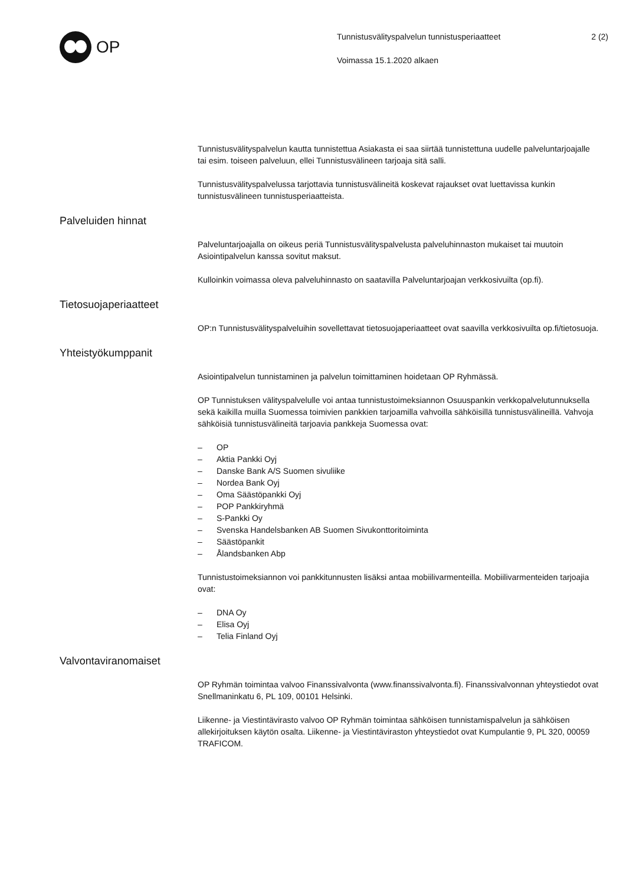OP
Tunnistusvälityspalvelun tunnistusperiaatteet
Voimassa 15.1.2020 alkaen
2 (2)
Tunnistusvälityspalvelun kautta tunnistettua Asiakasta ei saa siirtää tunnistettuna uudelle palveluntarjoajalle tai esim. toiseen palveluun, ellei Tunnistusvälineen tarjoaja sitä salli.
Tunnistusvälityspalvelussa tarjottavia tunnistusvälineitä koskevat rajaukset ovat luettavissa kunkin tunnistusvälineen tunnistusperiaatteista.
Palveluiden hinnat
Palveluntarjoajalla on oikeus periä Tunnistusvälityspalvelusta palveluhinnaston mukaiset tai muutoin Asiointipalvelun kanssa sovitut maksut.
Kulloinkin voimassa oleva palveluhinnasto on saatavilla Palveluntarjoajan verkkosivuilta (op.fi).
Tietosuojaperiaatteet
OP:n Tunnistusvälityspalveluihin sovellettavat tietosuojaperiaatteet ovat saavilla verkkosivuilta op.fi/tietosuoja.
Yhteistyökumppanit
Asiointipalvelun tunnistaminen ja palvelun toimittaminen hoidetaan OP Ryhmässä.
OP Tunnistuksen välityspalvelulle voi antaa tunnistustoimeksiannon Osuuspankin verkkopalvelutunnuksella sekä kaikilla muilla Suomessa toimivien pankkien tarjoamilla vahvoilla sähköisillä tunnistusvälineillä. Vahvoja sähköisiä tunnistusvälineitä tarjoavia pankkeja Suomessa ovat:
– OP
– Aktia Pankki Oyj
– Danske Bank A/S Suomen sivuliike
– Nordea Bank Oyj
– Oma Säästöpankki Oyj
– POP Pankkiryhmä
– S-Pankki Oy
– Svenska Handelsbanken AB Suomen Sivukonttoritoiminta
– Säästöpankit
– Ålandsbanken Abp
Tunnistustoimeksiannon voi pankkitunnusten lisäksi antaa mobiilivarmenteilla. Mobiilivarmenteiden tarjoajia ovat:
– DNA Oy
– Elisa Oyj
– Telia Finland Oyj
Valvontaviranomaiset
OP Ryhmän toimintaa valvoo Finanssivalvonta (www.finanssivalvonta.fi). Finanssivalvonnan yhteystiedot ovat Snellmaninkatu 6, PL 109, 00101 Helsinki.
Liikenne- ja Viestintävirasto valvoo OP Ryhmän toimintaa sähköisen tunnistamispalvelun ja sähköisen allekirjoituksen käytön osalta. Liikenne- ja Viestintäviraston yhteystiedot ovat Kumpulantie 9, PL 320, 00059 TRAFICOM.